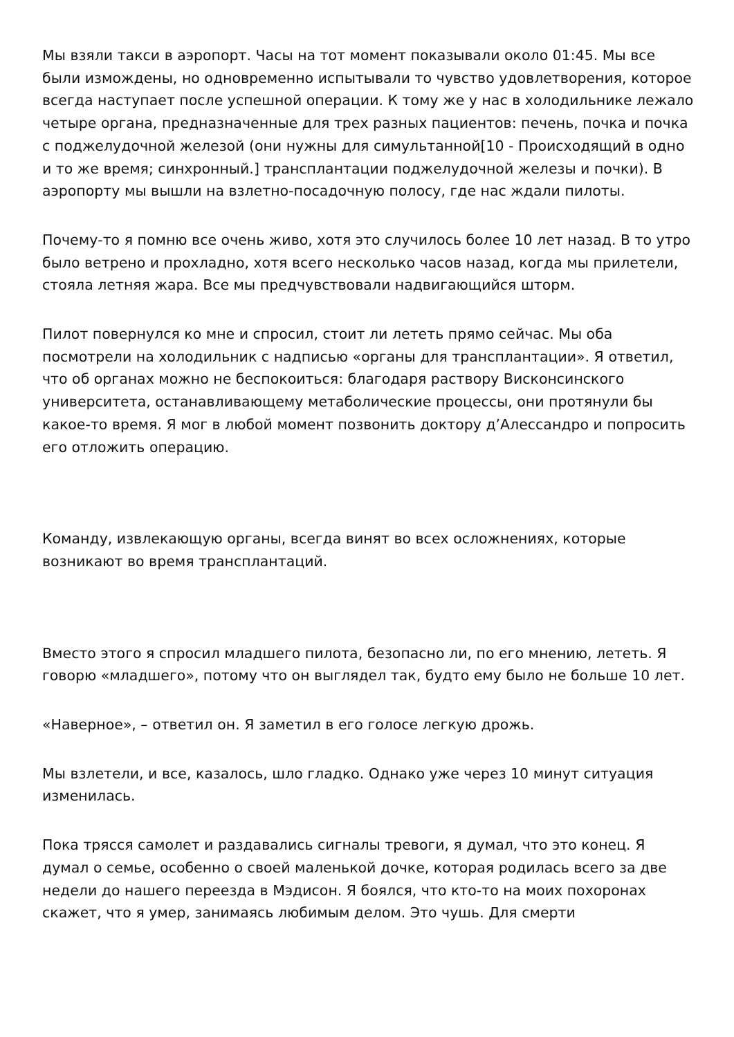Мы взяли такси в аэропорт. Часы на тот момент показывали около 01:45. Мы все были измождены, но одновременно испытывали то чувство удовлетворения, которое всегда наступает после успешной операции. К тому же у нас в холодильнике лежало четыре органа, предназначенные для трех разных пациентов: печень, почка и почка с поджелудочной железой (они нужны для симультанной[10 - Происходящий в одно и то же время; синхронный.] трансплантации поджелудочной железы и почки). В аэропорту мы вышли на взлетно-посадочную полосу, где нас ждали пилоты.
Почему-то я помню все очень живо, хотя это случилось более 10 лет назад. В то утро было ветрено и прохладно, хотя всего несколько часов назад, когда мы прилетели, стояла летняя жара. Все мы предчувствовали надвигающийся шторм.
Пилот повернулся ко мне и спросил, стоит ли лететь прямо сейчас. Мы оба посмотрели на холодильник с надписью «органы для трансплантации». Я ответил, что об органах можно не беспокоиться: благодаря раствору Висконсинского университета, останавливающему метаболические процессы, они протянули бы какое-то время. Я мог в любой момент позвонить доктору д’Алессандро и попросить его отложить операцию.
Команду, извлекающую органы, всегда винят во всех осложнениях, которые возникают во время трансплантаций.
Вместо этого я спросил младшего пилота, безопасно ли, по его мнению, лететь. Я говорю «младшего», потому что он выглядел так, будто ему было не больше 10 лет.
«Наверное», – ответил он. Я заметил в его голосе легкую дрожь.
Мы взлетели, и все, казалось, шло гладко. Однако уже через 10 минут ситуация изменилась.
Пока трясся самолет и раздавались сигналы тревоги, я думал, что это конец. Я думал о семье, особенно о своей маленькой дочке, которая родилась всего за две недели до нашего переезда в Мэдисон. Я боялся, что кто-то на моих похоронах скажет, что я умер, занимаясь любимым делом. Это чушь. Для смерти